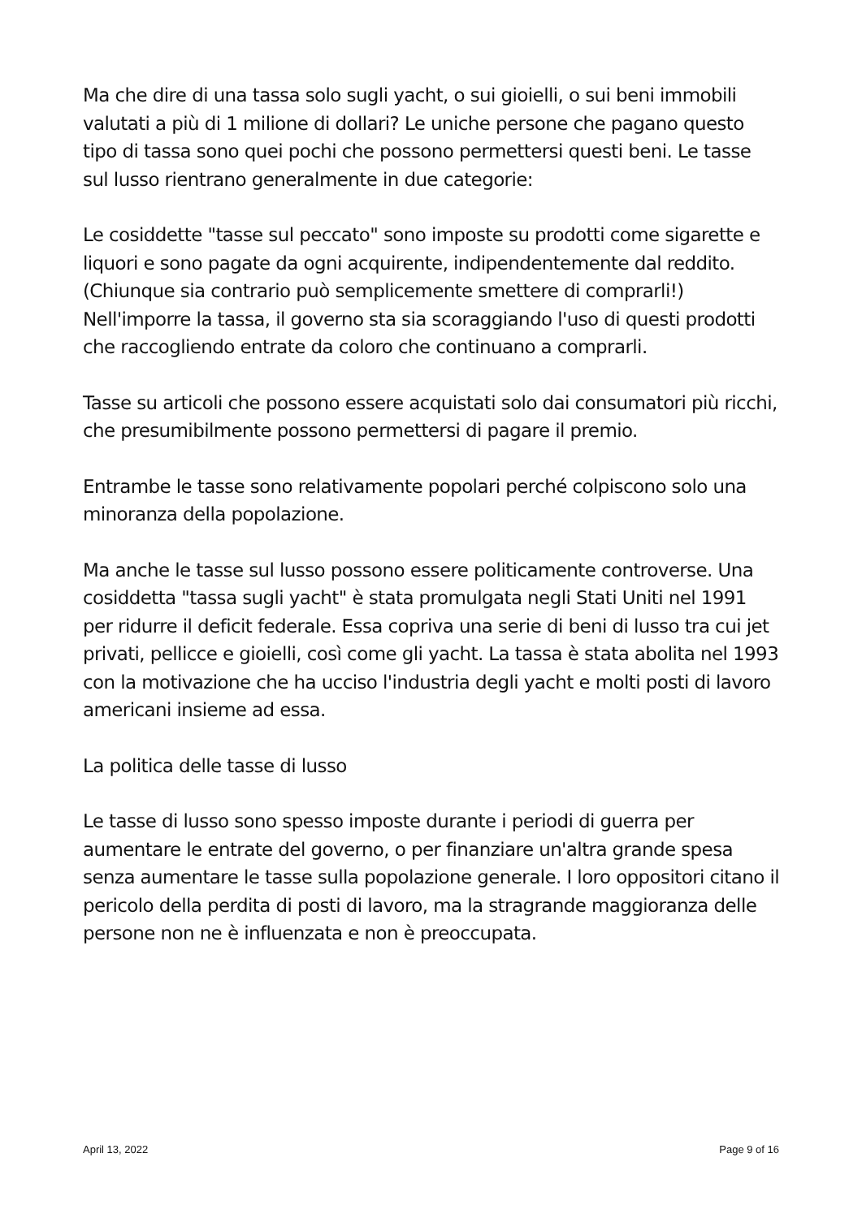Ma che dire di una tassa solo sugli yacht, o sui gioielli, o sui beni immobili valutati a più di 1 milione di dollari? Le uniche persone che pagano questo tipo di tassa sono quei pochi che possono permettersi questi beni. Le tasse sul lusso rientrano generalmente in due categorie:
Le cosiddette "tasse sul peccato" sono imposte su prodotti come sigarette e liquori e sono pagate da ogni acquirente, indipendentemente dal reddito. (Chiunque sia contrario può semplicemente smettere di comprarli!) Nell'imporre la tassa, il governo sta sia scoraggiando l'uso di questi prodotti che raccogliendo entrate da coloro che continuano a comprarli.
Tasse su articoli che possono essere acquistati solo dai consumatori più ricchi, che presumibilmente possono permettersi di pagare il premio.
Entrambe le tasse sono relativamente popolari perché colpiscono solo una minoranza della popolazione.
Ma anche le tasse sul lusso possono essere politicamente controverse. Una cosiddetta "tassa sugli yacht" è stata promulgata negli Stati Uniti nel 1991 per ridurre il deficit federale. Essa copriva una serie di beni di lusso tra cui jet privati, pellicce e gioielli, così come gli yacht. La tassa è stata abolita nel 1993 con la motivazione che ha ucciso l'industria degli yacht e molti posti di lavoro americani insieme ad essa.
La politica delle tasse di lusso
Le tasse di lusso sono spesso imposte durante i periodi di guerra per aumentare le entrate del governo, o per finanziare un'altra grande spesa senza aumentare le tasse sulla popolazione generale. I loro oppositori citano il pericolo della perdita di posti di lavoro, ma la stragrande maggioranza delle persone non ne è influenzata e non è preoccupata.
April 13, 2022 Page 9 of 16